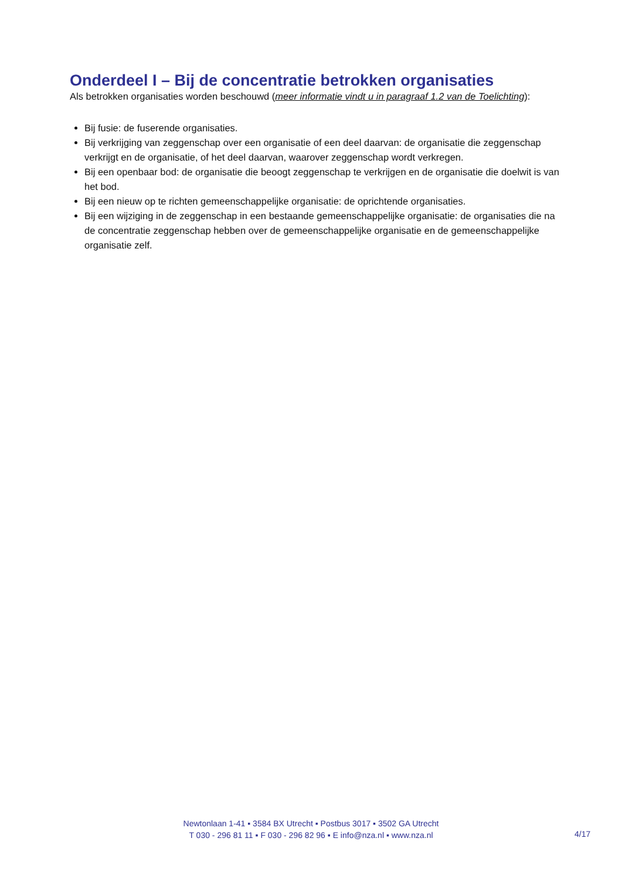Onderdeel I – Bij de concentratie betrokken organisaties
Als betrokken organisaties worden beschouwd (meer informatie vindt u in paragraaf 1.2 van de Toelichting):
Bij fusie: de fuserende organisaties.
Bij verkrijging van zeggenschap over een organisatie of een deel daarvan: de organisatie die zeggenschap verkrijgt en de organisatie, of het deel daarvan, waarover zeggenschap wordt verkregen.
Bij een openbaar bod: de organisatie die beoogt zeggenschap te verkrijgen en de organisatie die doelwit is van het bod.
Bij een nieuw op te richten gemeenschappelijke organisatie: de oprichtende organisaties.
Bij een wijziging in de zeggenschap in een bestaande gemeenschappelijke organisatie: de organisaties die na de concentratie zeggenschap hebben over de gemeenschappelijke organisatie en de gemeenschappelijke organisatie zelf.
Newtonlaan 1-41 ▪ 3584 BX Utrecht ▪ Postbus 3017 ▪ 3502 GA Utrecht
T 030 - 296 81 11 ▪ F 030 - 296 82 96 ▪ E info@nza.nl ▪ www.nza.nl
4/17